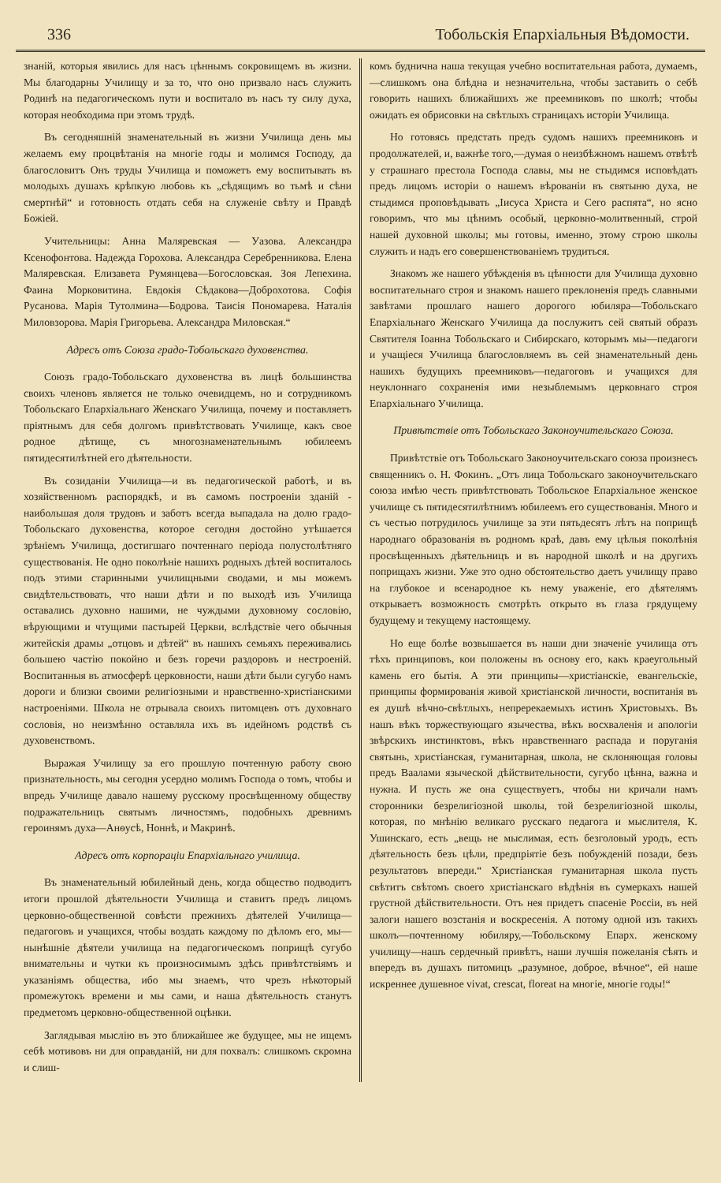336 Тобольскія Епархіальныя Вѣдомости.
знаній, которыя явились для насъ цѣннымъ сокровищемъ въ жизни. Мы благодарны Училищу и за то, что оно призвало насъ служить Родинѣ на педагогическомъ пути и воспитало въ насъ ту силу духа, которая необходима при этомъ трудѣ.
Въ сегодняшній знаменательный въ жизни Училища день мы желаемъ ему процвѣтанія на многіе годы и молимся Господу, да благословитъ Онъ труды Училища и поможетъ ему воспитывать въ молодыхъ душахъ крѣпкую любовь къ „сѣдящимъ во тьмѣ и сѣни смертнѣй“ и готовность отдать себя на служеніе свѣту и Правдѣ Божіей.
Учительницы: Анна Маляревская — Уазова. Александра Ксенофонтова. Надежда Горохова. Александра Серебренникова. Елена Маляревская. Елизавета Румянцева—Богословская. Зоя Лепехина. Фаина Морковитина. Евдокія Сѣдакова—Доброхотова. Софія Русанова. Марія Тутолмина—Бодрова. Таисія Пономарева. Наталія Миловзорова. Марія Григорьева. Александра Миловская.“
Адресъ отъ Союза градо-Тобольскаго духовенства.
Союзъ градо-Тобольскаго духовенства въ лицѣ большинства своихъ членовъ является не только очевидцемъ, но и сотрудникомъ Тобольскаго Епархіальнаго Женскаго Училища, почему и поставляетъ пріятнымъ для себя долгомъ привѣтствовать Училище, какъ свое родное дѣтище, съ многознаменательнымъ юбилеемъ пятидесятилѣтней его дѣятельности.
Въ созиданіи Училища—и въ педагогической работѣ, и въ хозяйственномъ распорядкѣ, и въ самомъ построеніи зданій - наибольшая доля трудовъ и заботъ всегда выпадала на долю градо-Тобольскаго духовенства, которое сегодня достойно утѣшается зрѣніемъ Училища, достигшаго почтеннаго періода полустолѣтняго существованія. Не одно поколѣніе нашихъ родныхъ дѣтей воспиталось подъ этими старинными училищными сводами, и мы можемъ свидѣтельствовать, что наши дѣти и по выходѣ изъ Училища оставались духовно нашими, не чуждыми духовному сословію, вѣрующими и чтущими пастырей Церкви, вслѣдствіе чего обычныя житейскія драмы „отцовъ и дѣтей“ въ нашихъ семьяхъ переживались большею частію покойно и безъ горечи раздоровъ и нестроеній. Воспитанныя въ атмосферѣ церковности, наши дѣти были сугубо намъ дороги и близки своими религіозными и нравственно-христіанскими настроеніями. Школа не отрывала своихъ питомцевъ отъ духовнаго сословія, но неизмѣнно оставляла ихъ въ идейномъ родствѣ съ духовенствомъ.
Выражая Училищу за его прошлую почтенную работу свою признательность, мы сегодня усердно молимъ Господа о томъ, чтобы и впредь Училище давало нашему русскому просвѣщенному обществу подражательницъ святымъ личностямъ, подобныхъ древнимъ героинямъ духа—Анѳусѣ, Ноннѣ, и Макринѣ.
Адресъ отъ корпораціи Епархіальнаго училища.
Въ знаменательный юбилейный день, когда общество подводитъ итоги прошлой дѣятельности Училища и ставитъ предъ лицомъ церковно-общественной совѣсти прежнихъ дѣятелей Училища—педагоговъ и учащихся, чтобы воздать каждому по дѣломъ его, мы—нынѣшніе дѣятели училища на педагогическомъ поприщѣ сугубо внимательны и чутки къ произносимымъ здѣсь привѣтствіямъ и указаніямъ общества, ибо мы знаемъ, что чрезъ нѣкоторый промежутокъ времени и мы сами, и наша дѣятельность станутъ предметомъ церковно-общественной оцѣнки.
Заглядывая мыслію въ это ближайшее же будущее, мы не ищемъ себѣ мотивовъ ни для оправданій, ни для похвалъ: слишкомъ скромна и слиш-
комъ будничнa наша текущая учебно воспитательная работа, думаемъ,—слишкомъ она блѣдна и незначительна, чтобы заставить о себѣ говорить нашихъ ближайшихъ же преемниковъ по школѣ; чтобы ожидать ея обрисовки на свѣтлыхъ страницахъ исторіи Училища.
Но готовясь предстать предъ судомъ нашихъ преемниковъ и продолжателей, и, важнѣе того,—думая о неизбѣжномъ нашемъ отвѣтѣ у страшнаго престола Господа славы, мы не стыдимся исповѣдать предъ лицомъ исторіи о нашемъ вѣрованіи въ святыню духа, не стыдимся проповѣдывать „Іисуса Христа и Сего распята“, но ясно говоримъ, что мы цѣнимъ особый, церковно-молитвенный, строй нашей духовной школы; мы готовы, именно, этому строю школы служить и надъ его совершенствованіемъ трудиться.
Знакомъ же нашего убѣжденія въ цѣнности для Училища духовно воспитательнаго строя и знакомъ нашего преклоненія предъ славными завѣтами прошлаго нашего дорогого юбиляра—Тобольскаго Епархіальнаго Женскаго Училища да послужитъ сей святый образъ Святителя Іоанна Тобольскаго и Сибирскаго, которымъ мы—педагоги и учащіеся Училища благословляемъ въ сей знаменательный день нашихъ будущихъ преемниковъ—педагоговъ и учащихся для неуклоннаго сохраненія ими незыблемымъ церковнаго строя Епархіальнаго Училища.
Привѣтствіе отъ Тобольскаго Законоучительскаго Союза.
Привѣтствіе отъ Тобольскаго Законоучительскаго союза произнесъ священникъ о. Н. Фокинъ. „Отъ лица Тобольскаго законоучительскаго союза имѣю честь привѣтствовать Тобольское Епархіальное женское училище съ пятидесятилѣтнимъ юбилеемъ его существованія. Много и съ честью потрудилось училище за эти пятьдесятъ лѣтъ на поприщѣ народнаго образованія въ родномъ краѣ, давъ ему цѣлыя поколѣнія просвѣщенныхъ дѣятельницъ и въ народной школѣ и на другихъ поприщахъ жизни. Уже это одно обстоятельство даетъ училищу право на глубокое и всенародное къ нему уваженіе, его дѣятелямъ открываетъ возможность смотрѣть открыто въ глаза грядущему будущему и текущему настоящему.
Но еще болѣе возвышается въ наши дни значеніе училища отъ тѣхъ принциповъ, кои положены въ основу его, какъ краеугольный камень его бытія. А эти принципы—христіанскіе, евангельскіе, принципы формированія живой христіанской личности, воспитанія въ ея душѣ вѣчно-свѣтлыхъ, непререкаемыхъ истинъ Христовыхъ. Въ нашъ вѣкъ торжествующаго язычества, вѣкъ восхваленія и апологіи звѣрскихъ инстинктовъ, вѣкъ нравственнаго распада и поруганія святынь, христіанская, гуманитарная, школа, не склоняющая головы предъ Ваалами языческой дѣйствительности, сугубо цѣнна, важна и нужна. И пусть же она существуетъ, чтобы ни кричали намъ сторонники безрелигіозной школы, той безрелигіозной школы, которая, по мнѣнію великаго русскаго педагога и мыслителя, К. Ушинскаго, есть „вещь не мыслимая, есть безголовый уродъ, есть дѣятельность безъ цѣли, предпріятіе безъ побужденій позади, безъ результатовъ впереди.“ Христіанская гуманитарная школа пусть свѣтитъ свѣтомъ своего христіанскаго вѣдѣнія въ сумеркахъ нашей грустной дѣйствительности. Отъ нея придетъ спасеніе Россіи, въ ней залоги нашего возстанія и воскресенія. А потому одной изъ такихъ школъ—почтенному юбиляру,—Тобольскому Епарх. женскому училищу—нашъ сердечный привѣтъ, наши лучшія пожеланія сѣять и впередъ въ душахъ питомицъ „разумное, доброе, вѣчное“, ей наше искреннее душевное vivat, crescat, floreat на многіе, многіе годы!“